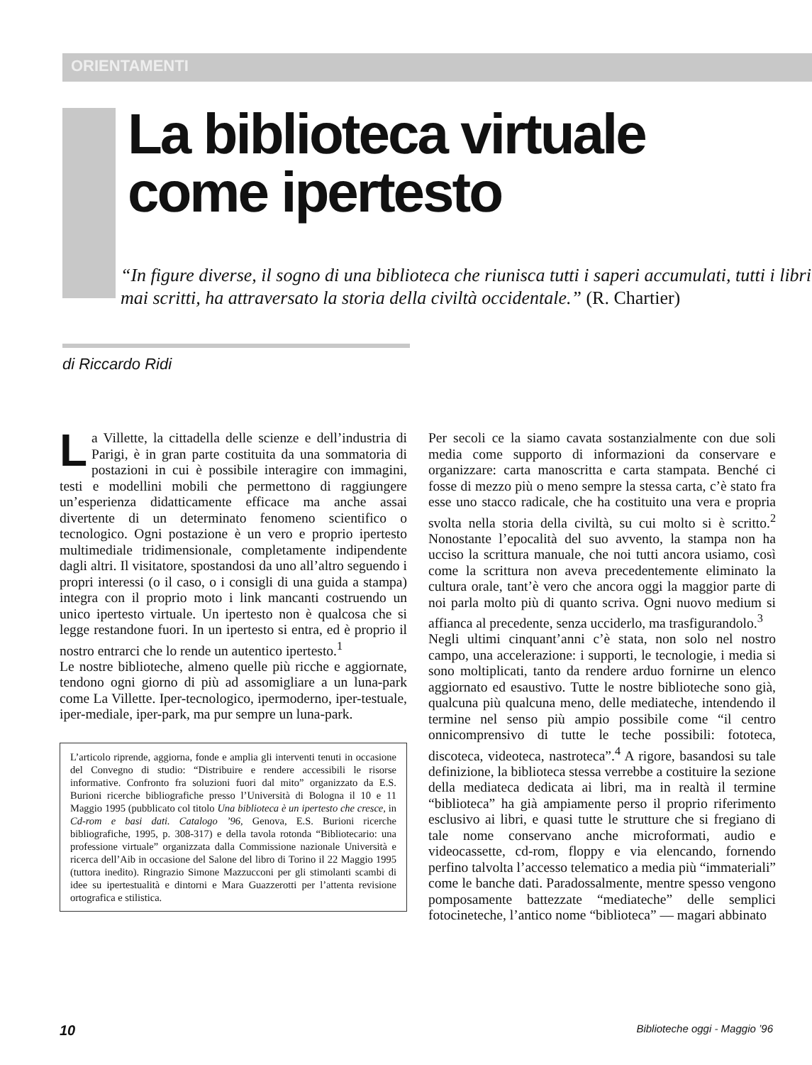ORIENTAMENTI
La biblioteca virtuale
come ipertesto
“In figure diverse, il sogno di una biblioteca che riunisca tutti i saperi accumulati, tutti i libri mai scritti, ha attraversato la storia della civiltà occidentale.” (R. Chartier)
di Riccardo Ridi
La Villette, la cittadella delle scienze e dell’industria di Parigi, è in gran parte costituita da una sommatoria di postazioni in cui è possibile interagire con immagini, testi e modellini mobili che permettono di raggiungere un’esperienza didatticamente efficace ma anche assai divertente di un determinato fenomeno scientifico o tecnologico. Ogni postazione è un vero e proprio ipertesto multimediale tridimensionale, completamente indipendente dagli altri. Il visitatore, spostandosi da uno all’altro seguendo i propri interessi (o il caso, o i consigli di una guida a stampa) integra con il proprio moto i link mancanti costruendo un unico ipertesto virtuale. Un ipertesto non è qualcosa che si legge restandone fuori. In un ipertesto si entra, ed è proprio il nostro entrarci che lo rende un autentico ipertesto.<sup>1</sup>
Le nostre biblioteche, almeno quelle più ricche e aggiornate, tendono ogni giorno di più ad assomigliare a un luna-park come La Villette. Iper-tecnologico, ipermoderno, iper-testuale, iper-mediale, iper-park, ma pur sempre un luna-park.
L’articolo riprende, aggiorna, fonde e amplia gli interventi tenuti in occasione del Convegno di studio: “Distribuire e rendere accessibili le risorse informative. Confronto fra soluzioni fuori dal mito” organizzato da E.S. Burioni ricerche bibliografiche presso l’Università di Bologna il 10 e 11 Maggio 1995 (pubblicato col titolo Una biblioteca è un ipertesto che cresce, in Cd-rom e basi dati. Catalogo ’96, Genova, E.S. Burioni ricerche bibliografiche, 1995, p. 308-317) e della tavola rotonda “Bibliotecario: una professione virtuale” organizzata dalla Commissione nazionale Università e ricerca dell’Aib in occasione del Salone del libro di Torino il 22 Maggio 1995 (tuttora inedito). Ringrazio Simone Mazzucconi per gli stimolanti scambi di idee su ipertestualità e dintorni e Mara Guazzerotti per l’attenta revisione ortografica e stilistica.
Per secoli ce la siamo cavata sostanzialmente con due soli media come supporto di informazioni da conservare e organizzare: carta manoscritta e carta stampata. Benché ci fosse di mezzo più o meno sempre la stessa carta, c’è stato fra esse uno stacco radicale, che ha costituito una vera e propria svolta nella storia della civiltà, su cui molto si è scritto.<sup>2</sup> Nonostante l’epocalità del suo avvento, la stampa non ha ucciso la scrittura manuale, che noi tutti ancora usiamo, così come la scrittura non aveva precedentemente eliminato la cultura orale, tant’è vero che ancora oggi la maggior parte di noi parla molto più di quanto scriva. Ogni nuovo medium si affianca al precedente, senza ucciderlo, ma trasfigurandolo.<sup>3</sup>
Negli ultimi cinquant’anni c’è stata, non solo nel nostro campo, una accelerazione: i supporti, le tecnologie, i media si sono moltiplicati, tanto da rendere arduo fornirne un elenco aggiornato ed esaustivo. Tutte le nostre biblioteche sono già, qualcuna più qualcuna meno, delle mediateche, intendendo il termine nel senso più ampio possibile come “il centro onnicomprensivo di tutte le teche possibili: fototeca, discoteca, videoteca, nastroteca”.<sup>4</sup> A rigore, basandosi su tale definizione, la biblioteca stessa verrebbe a costituire la sezione della mediateca dedicata ai libri, ma in realtà il termine “biblioteca” ha già ampiamente perso il proprio riferimento esclusivo ai libri, e quasi tutte le strutture che si fregiano di tale nome conservano anche microformati, audio e videocassette, cd-rom, floppy e via elencando, fornendo perfino talvolta l’accesso telematico a media più “immateriali” come le banche dati. Paradossalmente, mentre spesso vengono pomposamente battezzate “mediateche” delle semplici fotocineteche, l’antico nome “biblioteca” — magari abbinato
10 Biblioteche oggi - Maggio ’96